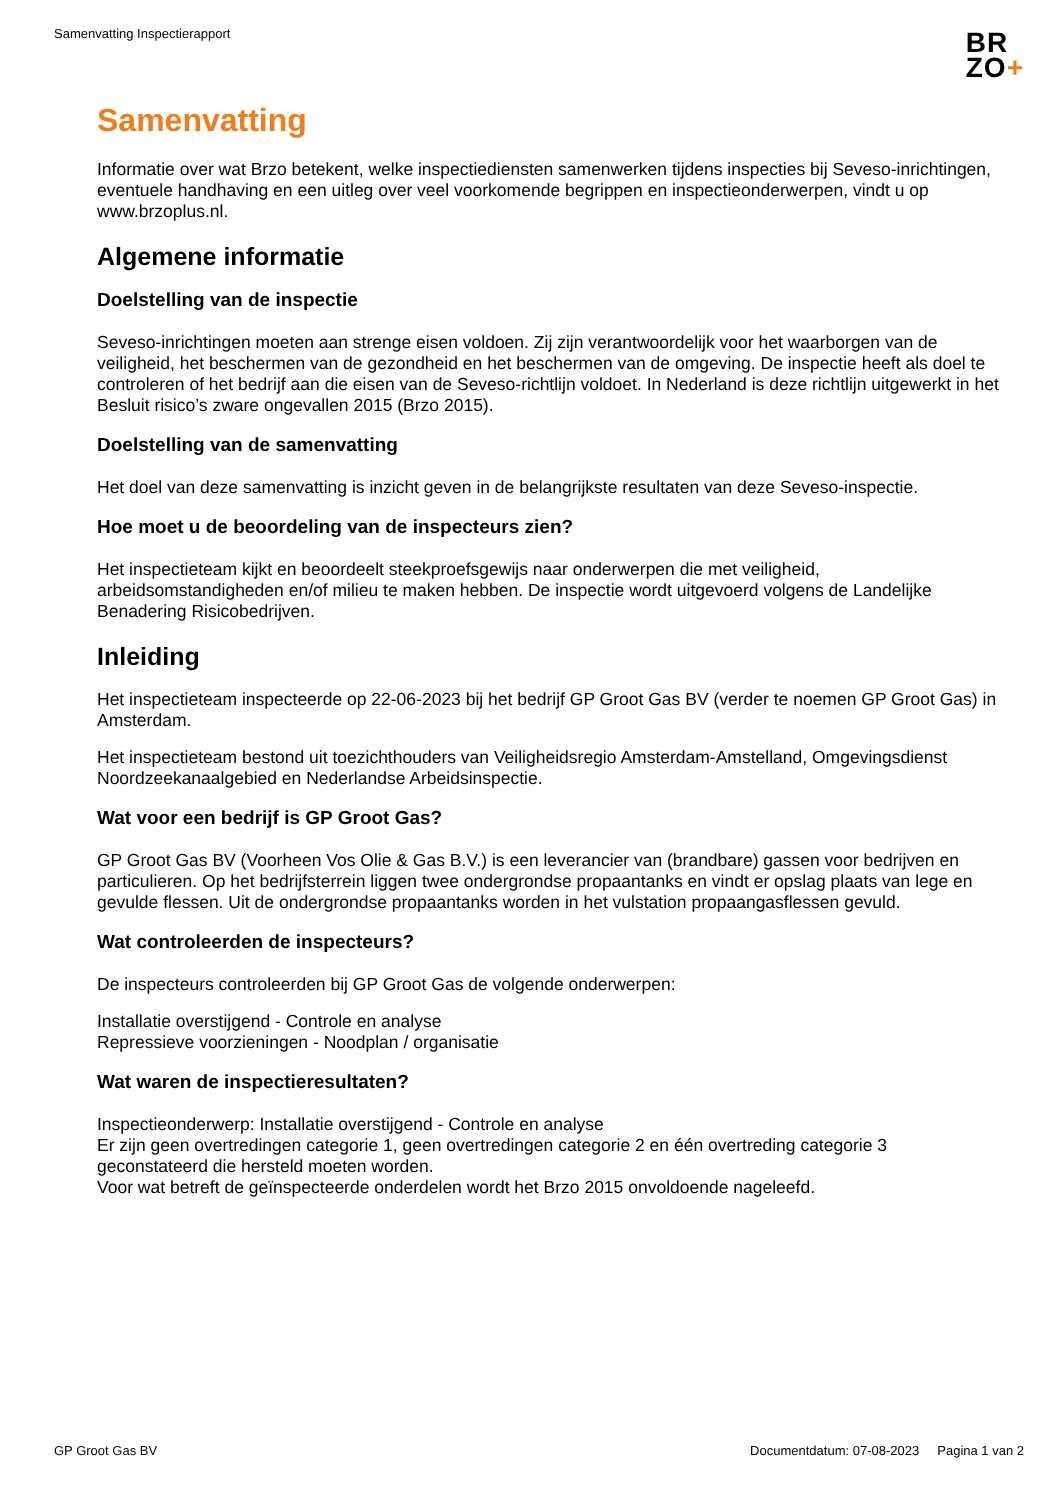Samenvatting Inspectierapport
BR
ZO+
Samenvatting
Informatie over wat Brzo betekent, welke inspectiediensten samenwerken tijdens inspecties bij Seveso-inrichtingen, eventuele handhaving en een uitleg over veel voorkomende begrippen en inspectieonderwerpen, vindt u op www.brzoplus.nl.
Algemene informatie
Doelstelling van de inspectie
Seveso-inrichtingen moeten aan strenge eisen voldoen. Zij zijn verantwoordelijk voor het waarborgen van de veiligheid, het beschermen van de gezondheid en het beschermen van de omgeving. De inspectie heeft als doel te controleren of het bedrijf aan die eisen van de Seveso-richtlijn voldoet. In Nederland is deze richtlijn uitgewerkt in het Besluit risico’s zware ongevallen 2015 (Brzo 2015).
Doelstelling van de samenvatting
Het doel van deze samenvatting is inzicht geven in de belangrijkste resultaten van deze Seveso-inspectie.
Hoe moet u de beoordeling van de inspecteurs zien?
Het inspectieteam kijkt en beoordeelt steekproefsgewijs naar onderwerpen die met veiligheid, arbeidsomstandigheden en/of milieu te maken hebben. De inspectie wordt uitgevoerd volgens de Landelijke Benadering Risicobedrijven.
Inleiding
Het inspectieteam inspecteerde op 22-06-2023 bij het bedrijf GP Groot Gas BV (verder te noemen GP Groot Gas) in Amsterdam.
Het inspectieteam bestond uit toezichthouders van Veiligheidsregio Amsterdam-Amstelland, Omgevingsdienst Noordzeekanaalgebied en Nederlandse Arbeidsinspectie.
Wat voor een bedrijf is GP Groot Gas?
GP Groot Gas BV (Voorheen Vos Olie & Gas B.V.) is een leverancier van (brandbare) gassen voor bedrijven en particulieren. Op het bedrijfsterrein liggen twee ondergrondse propaantanks en vindt er opslag plaats van lege en gevulde flessen. Uit de ondergrondse propaantanks worden in het vulstation propaangasflessen gevuld.
Wat controleerden de inspecteurs?
De inspecteurs controleerden bij GP Groot Gas de volgende onderwerpen:
Installatie overstijgend - Controle en analyse
Repressieve voorzieningen - Noodplan / organisatie
Wat waren de inspectieresultaten?
Inspectieonderwerp: Installatie overstijgend - Controle en analyse
Er zijn geen overtredingen categorie 1, geen overtredingen categorie 2 en één overtreding categorie 3 geconstateerd die hersteld moeten worden.
Voor wat betreft de geïnspecteerde onderdelen wordt het Brzo 2015 onvoldoende nageleefd.
GP Groot Gas BV Documentdatum: 07-08-2023 Pagina 1 van 2